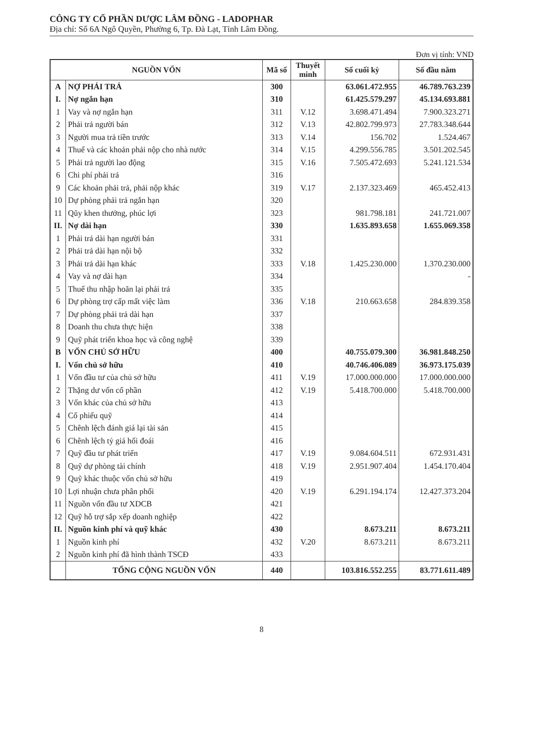CÔNG TY CỔ PHẦN DƯỢC LÂM ĐỒNG - LADOPHAR
Địa chỉ: Số 6A Ngô Quyền, Phường 6, Tp. Đà Lạt, Tỉnh Lâm Đồng.
Đơn vị tính: VND
| NGUỒN VỐN | | Mã số | Thuyết minh | Số cuối kỳ | Số đầu năm |
| --- | --- | --- | --- | --- | --- |
| A | NỢ PHẢI TRẢ | 300 | | 63.061.472.955 | 46.789.763.239 |
| I. | Nợ ngắn hạn | 310 | | 61.425.579.297 | 45.134.693.881 |
| 1 | Vay và nợ ngắn hạn | 311 | V.12 | 3.698.471.494 | 7.900.323.271 |
| 2 | Phải trả người bán | 312 | V.13 | 42.802.799.973 | 27.783.348.644 |
| 3 | Người mua trả tiền trước | 313 | V.14 | 156.702 | 1.524.467 |
| 4 | Thuế và các khoản phải nộp cho nhà nước | 314 | V.15 | 4.299.556.785 | 3.501.202.545 |
| 5 | Phải trả người lao động | 315 | V.16 | 7.505.472.693 | 5.241.121.534 |
| 6 | Chi phí phải trả | 316 | | | |
| 9 | Các khoản phải trả, phải nộp khác | 319 | V.17 | 2.137.323.469 | 465.452.413 |
| 10 | Dự phòng phải trả ngắn hạn | 320 | | | |
| 11 | Qũy khen thưởng, phúc lợi | 323 | | 981.798.181 | 241.721.007 |
| II. | Nợ dài hạn | 330 | | 1.635.893.658 | 1.655.069.358 |
| 1 | Phải trả dài hạn người bán | 331 | | | |
| 2 | Phải trả dài hạn nội bộ | 332 | | | |
| 3 | Phải trả dài hạn khác | 333 | V.18 | 1.425.230.000 | 1.370.230.000 |
| 4 | Vay và nợ dài hạn | 334 | | | - |
| 5 | Thuế thu nhập hoãn lại phải trả | 335 | | | |
| 6 | Dự phòng trợ cấp mất việc làm | 336 | V.18 | 210.663.658 | 284.839.358 |
| 7 | Dự phòng phải trả dài hạn | 337 | | | |
| 8 | Doanh thu chưa thực hiện | 338 | | | |
| 9 | Quỹ phát triển khoa học và công nghệ | 339 | | | |
| B | VỐN CHỦ SỞ HỮU | 400 | | 40.755.079.300 | 36.981.848.250 |
| I. | Vốn chủ sở hữu | 410 | | 40.746.406.089 | 36.973.175.039 |
| 1 | Vốn đầu tư của chủ sở hữu | 411 | V.19 | 17.000.000.000 | 17.000.000.000 |
| 2 | Thặng dư vốn cổ phần | 412 | V.19 | 5.418.700.000 | 5.418.700.000 |
| 3 | Vốn khác của chủ sở hữu | 413 | | | |
| 4 | Cổ phiếu quỹ | 414 | | | |
| 5 | Chênh lệch đánh giá lại tài sản | 415 | | | |
| 6 | Chênh lệch tỷ giá hối đoái | 416 | | | |
| 7 | Quỹ đầu tư phát triển | 417 | V.19 | 9.084.604.511 | 672.931.431 |
| 8 | Quỹ dự phòng tài chính | 418 | V.19 | 2.951.907.404 | 1.454.170.404 |
| 9 | Quỹ khác thuộc vốn chủ sở hữu | 419 | | | |
| 10 | Lợi nhuận chưa phân phối | 420 | V.19 | 6.291.194.174 | 12.427.373.204 |
| 11 | Nguồn vốn đầu tư XDCB | 421 | | | |
| 12 | Quỹ hỗ trợ sắp xếp doanh nghiệp | 422 | | | |
| II. | Nguồn kinh phí và quỹ khác | 430 | | 8.673.211 | 8.673.211 |
| 1 | Nguồn kinh phí | 432 | V.20 | 8.673.211 | 8.673.211 |
| 2 | Nguồn kinh phí đã hình thành TSCĐ | 433 | | | |
| | TỔNG CỘNG NGUỒN VỐN | 440 | | 103.816.552.255 | 83.771.611.489 |
8